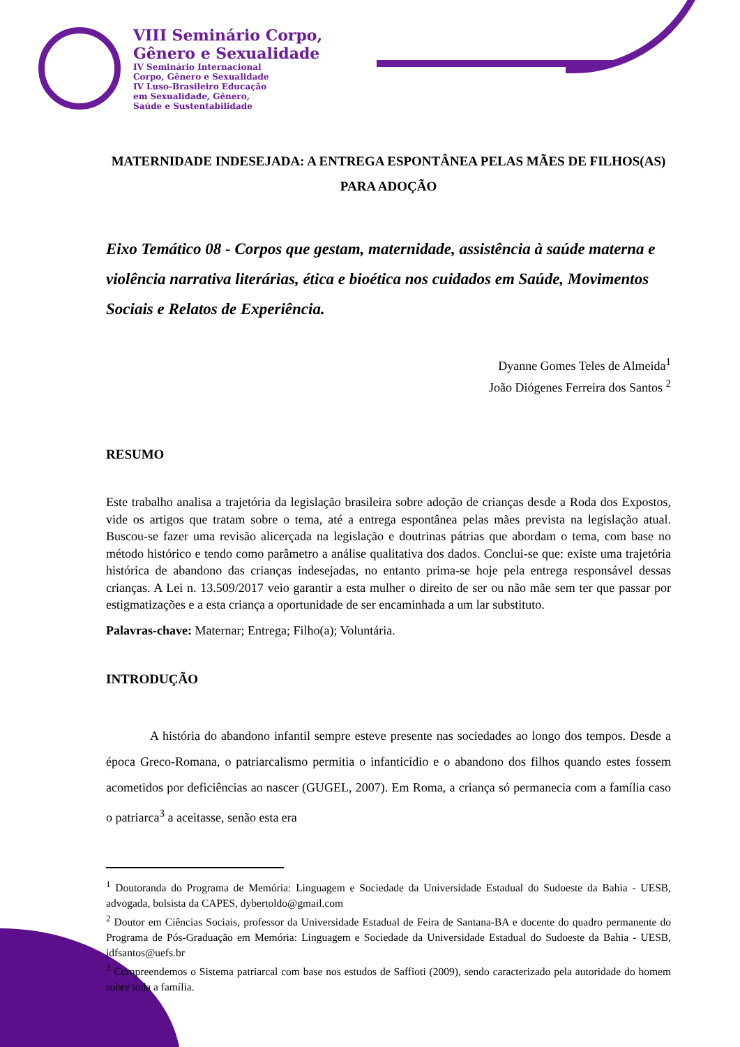VIII Seminário Corpo,
Gênero e Sexualidade
IV Seminário Internacional
Corpo, Gênero e Sexualidade
IV Luso-Brasileiro Educação
em Sexualidade, Gênero,
Saúde e Sustentabilidade
MATERNIDADE INDESEJADA: A ENTREGA ESPONTÂNEA PELAS MÃES DE FILHOS(AS) PARA ADOÇÃO
Eixo Temático 08 - Corpos que gestam, maternidade, assistência à saúde materna e violência narrativa literárias, ética e bioética nos cuidados em Saúde, Movimentos Sociais e Relatos de Experiência.
Dyanne Gomes Teles de Almeida<sup>1</sup>
João Diógenes Ferreira dos Santos <sup>2</sup>
RESUMO
Este trabalho analisa a trajetória da legislação brasileira sobre adoção de crianças desde a Roda dos Expostos, vide os artigos que tratam sobre o tema, até a entrega espontânea pelas mães prevista na legislação atual. Buscou-se fazer uma revisão alicerçada na legislação e doutrinas pátrias que abordam o tema, com base no método histórico e tendo como parâmetro a análise qualitativa dos dados. Conclui-se que: existe uma trajetória histórica de abandono das crianças indesejadas, no entanto prima-se hoje pela entrega responsável dessas crianças. A Lei n. 13.509/2017 veio garantir a esta mulher o direito de ser ou não mãe sem ter que passar por estigmatizações e a esta criança a oportunidade de ser encaminhada a um lar substituto.
Palavras-chave: Maternar; Entrega; Filho(a); Voluntária.
INTRODUÇÃO
A história do abandono infantil sempre esteve presente nas sociedades ao longo dos tempos. Desde a época Greco-Romana, o patriarcalismo permitia o infanticídio e o abandono dos filhos quando estes fossem acometidos por deficiências ao nascer (GUGEL, 2007). Em Roma, a criança só permanecia com a família caso o patriarca<sup>3</sup> a aceitasse, senão esta era
<sup>1</sup> Doutoranda do Programa de Memória: Linguagem e Sociedade da Universidade Estadual do Sudoeste da Bahia - UESB, advogada, bolsista da CAPES, dybertoldo@gmail.com
<sup>2</sup> Doutor em Ciências Sociais, professor da Universidade Estadual de Feira de Santana-BA e docente do quadro permanente do Programa de Pós-Graduação em Memória: Linguagem e Sociedade da Universidade Estadual do Sudoeste da Bahia - UESB, jdfsantos@uefs.br
<sup>3</sup> Compreendemos o Sistema patriarcal com base nos estudos de Saffioti (2009), sendo caracterizado pela autoridade do homem sobre toda a família.